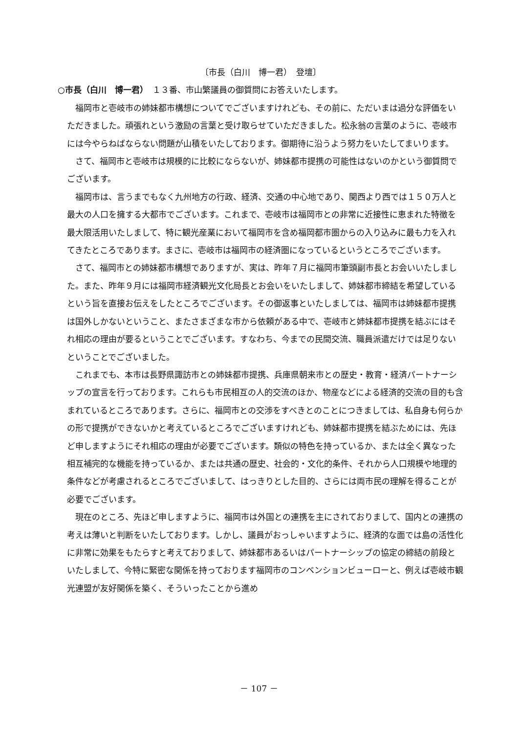〔市長（白川　博一君）　登壇〕
○市長（白川　博一君）　１３番、市山繁議員の御質問にお答えいたします。
福岡市と壱岐市の姉妹都市構想についてでございますけれども、その前に、ただいまは過分な評価をいただきました。頑張れという激励の言葉と受け取らせていただきました。松永翁の言葉のように、壱岐市には今やらねばならない問題が山積をいたしております。御期待に沿うよう努力をいたしてまいります。
さて、福岡市と壱岐市は規模的に比較にならないが、姉妹都市提携の可能性はないのかという御質問でございます。
福岡市は、言うまでもなく九州地方の行政、経済、交通の中心地であり、関西より西では１５０万人と最大の人口を擁する大都市でございます。これまで、壱岐市は福岡市との非常に近接性に恵まれた特徴を最大限活用いたしまして、特に観光産業において福岡市を含め福岡都市圏からの入り込みに最も力を入れてきたところであります。まさに、壱岐市は福岡市の経済圏になっているというところでございます。
さて、福岡市との姉妹都市構想でありますが、実は、昨年７月に福岡市筆頭副市長とお会いいたしました。また、昨年９月には福岡市経済観光文化局長とお会いをいたしまして、姉妹都市締結を希望しているという旨を直接お伝えをしたところでございます。その御返事といたしましては、福岡市は姉妹都市提携は国外しかないということ、またさまざまな市から依頼がある中で、壱岐市と姉妹都市提携を結ぶにはそれ相応の理由が要るということでございます。すなわち、今までの民間交流、職員派遣だけでは足りないということでございました。
これまでも、本市は長野県諏訪市との姉妹都市提携、兵庫県朝来市との歴史・教育・経済パートナーシップの宣言を行っております。これらも市民相互の人的交流のほか、物産などによる経済的交流の目的も含まれているところであります。さらに、福岡市との交渉をすべきとのことにつきましては、私自身も何らかの形で提携ができないかと考えているところでございますけれども、姉妹都市提携を結ぶためには、先ほど申しますようにそれ相応の理由が必要でございます。類似の特色を持っているか、または全く異なった相互補完的な機能を持っているか、または共通の歴史、社会的・文化的条件、それから人口規模や地理的条件などが考慮されるところでございまして、はっきりとした目的、さらには両市民の理解を得ることが必要でございます。
現在のところ、先ほど申しますように、福岡市は外国との連携を主にされておりまして、国内との連携の考えは薄いと判断をいたしております。しかし、議員がおっしゃいますように、経済的な面では島の活性化に非常に効果をもたらすと考えておりまして、姉妹都市あるいはパートナーシップの協定の締結の前段といたしまして、今特に緊密な関係を持っております福岡市のコンベンションビューローと、例えば壱岐市観光連盟が友好関係を築く、そういったことから進め
－ 107 －